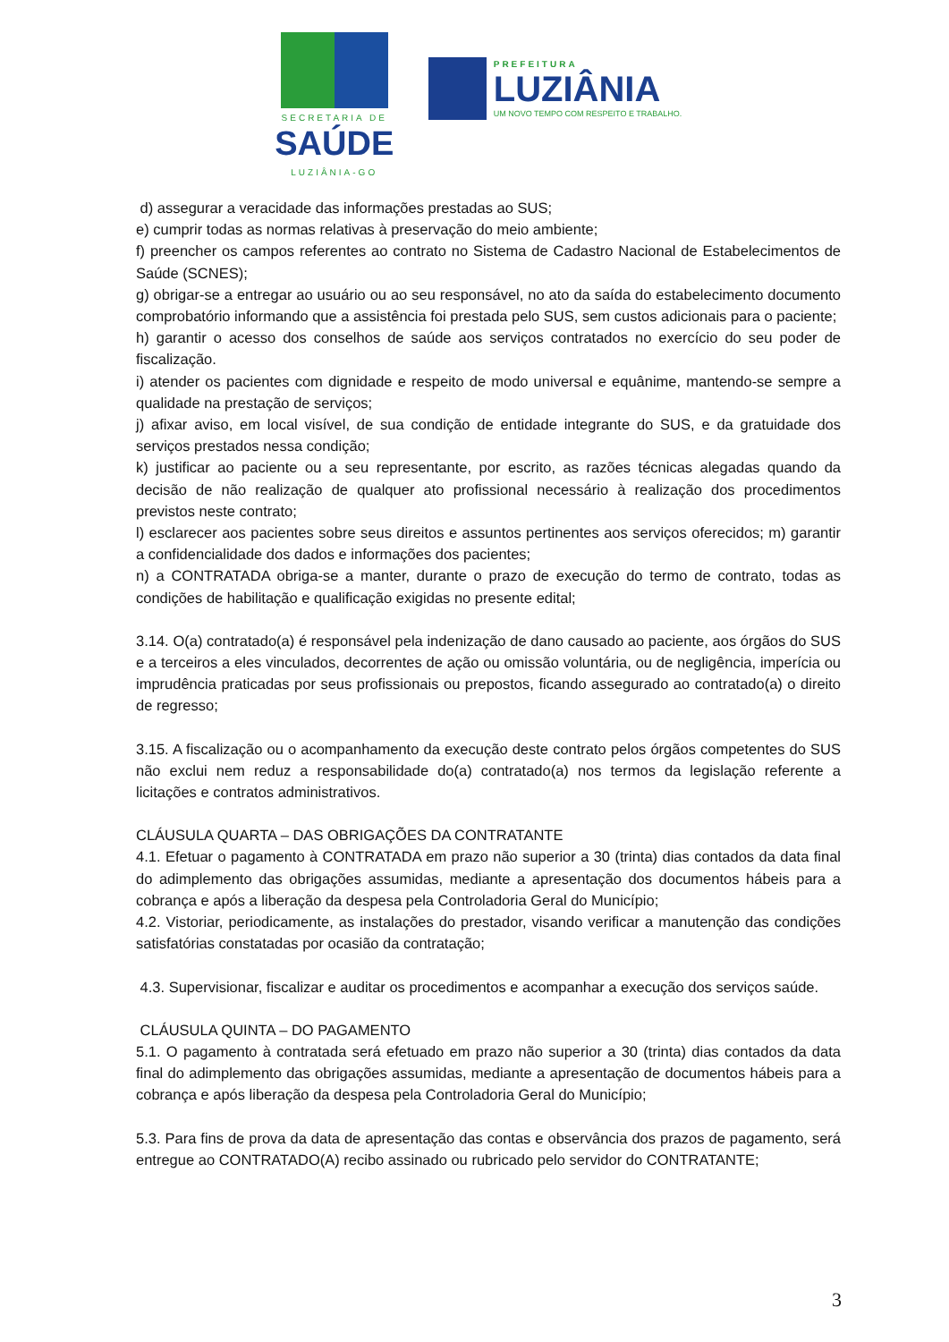SECRETARIA DE
SAÚDE
LUZIÂNIA-GO
PREFEITURA
LUZIÂNIA
UM NOVO TEMPO COM RESPEITO E TRABALHO.
d) assegurar a veracidade das informações prestadas ao SUS;
e) cumprir todas as normas relativas à preservação do meio ambiente;
f) preencher os campos referentes ao contrato no Sistema de Cadastro Nacional de Estabelecimentos de Saúde (SCNES);
g) obrigar-se a entregar ao usuário ou ao seu responsável, no ato da saída do estabelecimento documento comprobatório informando que a assistência foi prestada pelo SUS, sem custos adicionais para o paciente;
h) garantir o acesso dos conselhos de saúde aos serviços contratados no exercício do seu poder de fiscalização.
i) atender os pacientes com dignidade e respeito de modo universal e equânime, mantendo-se sempre a qualidade na prestação de serviços;
j) afixar aviso, em local visível, de sua condição de entidade integrante do SUS, e da gratuidade dos serviços prestados nessa condição;
k) justificar ao paciente ou a seu representante, por escrito, as razões técnicas alegadas quando da decisão de não realização de qualquer ato profissional necessário à realização dos procedimentos previstos neste contrato;
l) esclarecer aos pacientes sobre seus direitos e assuntos pertinentes aos serviços oferecidos; m) garantir a confidencialidade dos dados e informações dos pacientes;
n) a CONTRATADA obriga-se a manter, durante o prazo de execução do termo de contrato, todas as condições de habilitação e qualificação exigidas no presente edital;
3.14. O(a) contratado(a) é responsável pela indenização de dano causado ao paciente, aos órgãos do SUS e a terceiros a eles vinculados, decorrentes de ação ou omissão voluntária, ou de negligência, imperícia ou imprudência praticadas por seus profissionais ou prepostos, ficando assegurado ao contratado(a) o direito de regresso;
3.15. A fiscalização ou o acompanhamento da execução deste contrato pelos órgãos competentes do SUS não exclui nem reduz a responsabilidade do(a) contratado(a) nos termos da legislação referente a licitações e contratos administrativos.
CLÁUSULA QUARTA – DAS OBRIGAÇÕES DA CONTRATANTE
4.1. Efetuar o pagamento à CONTRATADA em prazo não superior a 30 (trinta) dias contados da data final do adimplemento das obrigações assumidas, mediante a apresentação dos documentos hábeis para a cobrança e após a liberação da despesa pela Controladoria Geral do Município;
4.2. Vistoriar, periodicamente, as instalações do prestador, visando verificar a manutenção das condições satisfatórias constatadas por ocasião da contratação;
4.3. Supervisionar, fiscalizar e auditar os procedimentos e acompanhar a execução dos serviços saúde.
CLÁUSULA QUINTA – DO PAGAMENTO
5.1. O pagamento à contratada será efetuado em prazo não superior a 30 (trinta) dias contados da data final do adimplemento das obrigações assumidas, mediante a apresentação de documentos hábeis para a cobrança e após liberação da despesa pela Controladoria Geral do Município;
5.3. Para fins de prova da data de apresentação das contas e observância dos prazos de pagamento, será entregue ao CONTRATADO(A) recibo assinado ou rubricado pelo servidor do CONTRATANTE;
3